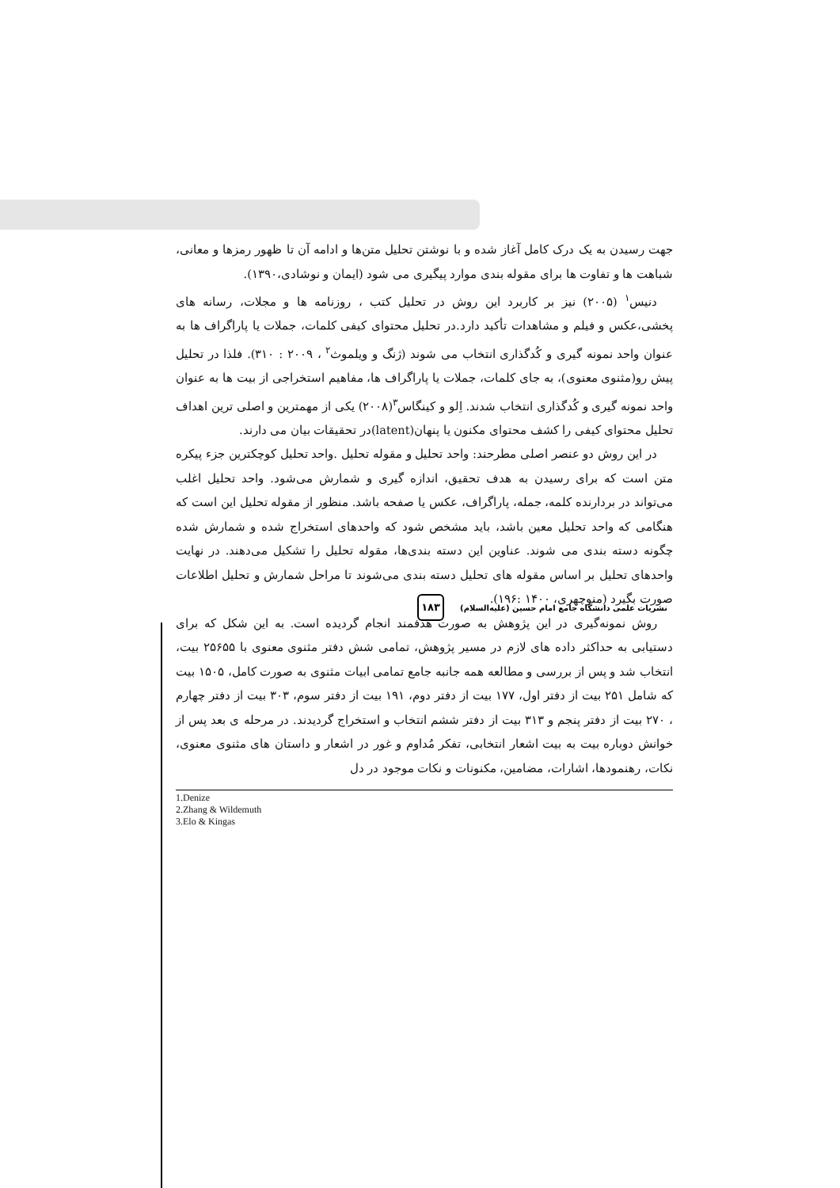جهت رسیدن به یک درک کامل آغاز شده و با نوشتن تحلیل متن‌ها و ادامه آن تا ظهور رمزها و معانی، شباهت ها و تفاوت ها برای مقوله بندی موارد پیگیری می شود (ایمان و نوشادی،۱۳۹۰).
دنیس<sup>۱</sup> (۲۰۰۵) نیز بر کاربرد این روش در تحلیل کتب ، روزنامه ها و مجلات، رسانه های پخشی،عکس و فیلم و مشاهدات تأکید دارد.در تحلیل محتوای کیفی کلمات، جملات یا پاراگراف ها به عنوان واحد نمونه گیری و کُدگذاری انتخاب می شوند (ژنگ و ویلموث<sup>۲</sup> ، ۲۰۰۹ : ۳۱۰). فلذا در تحلیل پیش رو(مثنوی معنوی)، به جای کلمات، جملات یا پاراگراف ها، مفاهیم استخراجی از بیت ها به عنوان واحد نمونه گیری و کُدگذاری انتخاب شدند. اِلو و کینگاس<sup>۳</sup>(۲۰۰۸) یکی از مهمترین و اصلی ترین اهداف تحلیل محتوای کیفی را کشف محتوای مکنون یا پنهان(latent)در تحقیقات بیان می دارند.
در این روش دو عنصر اصلی مطرحند: واحد تحلیل و مقوله تحلیل .واحد تحلیل کوچکترین جزء پیکره متن است که برای رسیدن به هدف تحقیق، اندازه گیری و شمارش می‌شود. واحد تحلیل اغلب می‌تواند در بردارنده کلمه، جمله، پاراگراف، عکس یا صفحه باشد. منظور از مقوله تحلیل این است که هنگامی که واحد تحلیل معین باشد، باید مشخص شود که واحدهای استخراج شده و شمارش شده چگونه دسته بندی می شوند. عناوین این دسته بندی‌ها، مقوله تحلیل را تشکیل می‌دهند. در نهایت واحدهای تحلیل بر اساس مقوله های تحلیل دسته بندی می‌شوند تا مراحل شمارش و تحلیل اطلاعات صورت بگیرد (منوچهری، ۱۴۰۰ :۱۹۶).
روش نمونه‌گیری در این پژوهش به صورت هدفمند انجام گردیده است. به این شکل که برای دستیابی به حداکثر داده های لازم در مسیر پژوهش، تمامی شش دفتر مثنوی معنوی با ۲۵۶۵۵ بیت، انتخاب شد و پس از بررسی و مطالعه همه جانبه جامع تمامی ابیات مثنوی به صورت کامل، ۱۵۰۵ بیت که شامل ۲۵۱ بیت از دفتر اول، ۱۷۷ بیت از دفتر دوم، ۱۹۱ بیت از دفتر سوم، ۳۰۳ بیت از دفتر چهارم ، ۲۷۰ بیت از دفتر پنجم و ۳۱۳ بیت از دفتر ششم انتخاب و استخراج گردیدند. در مرحله ی بعد پس از خوانش دوباره بیت به بیت اشعار انتخابی، تفکر مُداوم و غور در اشعار و داستان های مثنوی معنوی، نکات، رهنمودها، اشارات، مضامین، مکنونات و نکات موجود در دل
1.Denize
2.Zhang & Wildemuth
3.Elo & Kingas
نشریات علمی دانشگاه جامع امام حسین (علیه‌السلام) ۱۸۳